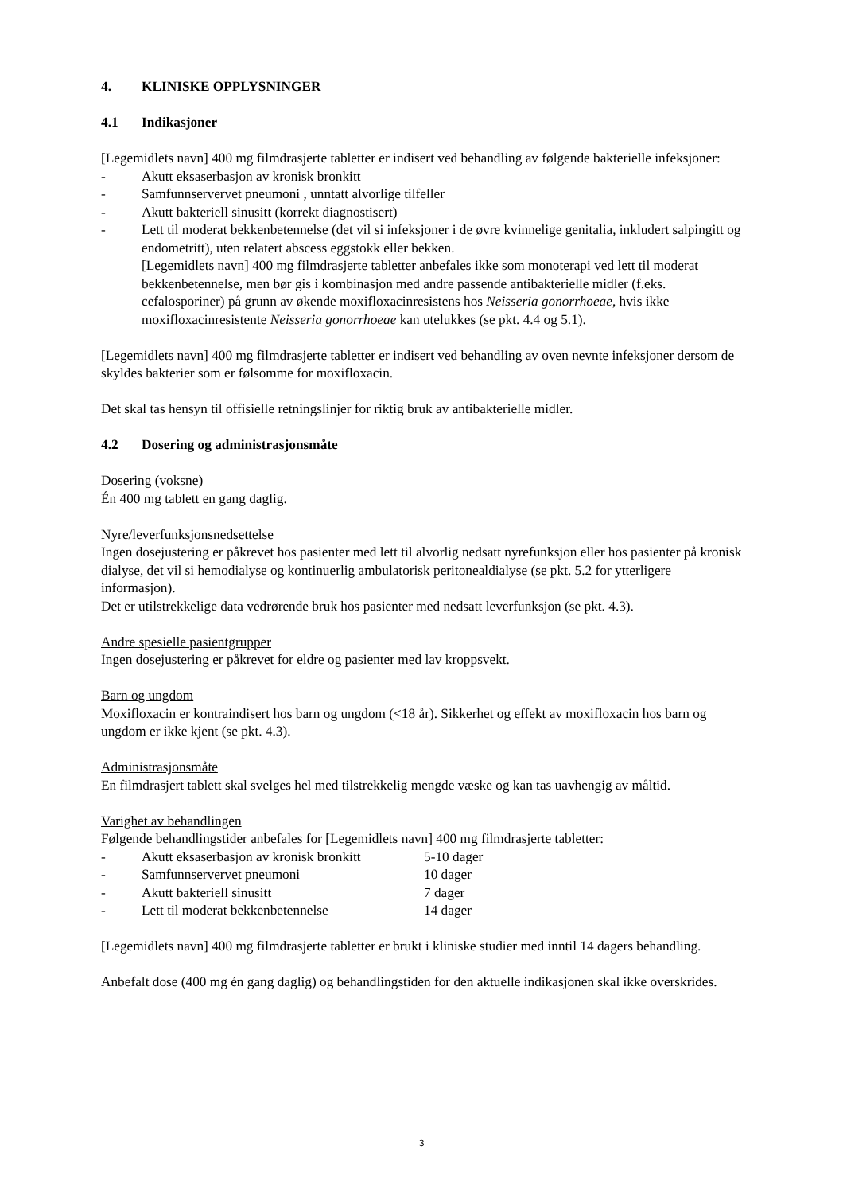4. KLINISKE OPPLYSNINGER
4.1 Indikasjoner
[Legemidlets navn] 400 mg filmdrasjerte tabletter er indisert ved behandling av følgende bakterielle infeksjoner:
- Akutt eksaserbasjon av kronisk bronkitt
- Samfunnservervet pneumoni , unntatt alvorlige tilfeller
- Akutt bakteriell sinusitt (korrekt diagnostisert)
- Lett til moderat bekkenbetennelse (det vil si infeksjoner i de øvre kvinnelige genitalia, inkludert salpingitt og endometritt), uten relatert abscess eggstokk eller bekken.
[Legemidlets navn] 400 mg filmdrasjerte tabletter anbefales ikke som monoterapi ved lett til moderat bekkenbetennelse, men bør gis i kombinasjon med andre passende antibakterielle midler (f.eks. cefalosporiner) på grunn av økende moxifloxacinresistens hos Neisseria gonorrhoeae, hvis ikke moxifloxacinresistente Neisseria gonorrhoeae kan utelukkes (se pkt. 4.4 og 5.1).
[Legemidlets navn] 400 mg filmdrasjerte tabletter er indisert ved behandling av oven nevnte infeksjoner dersom de skyldes bakterier som er følsomme for moxifloxacin.
Det skal tas hensyn til offisielle retningslinjer for riktig bruk av antibakterielle midler.
4.2 Dosering og administrasjonsmåte
Dosering (voksne)
Én 400 mg tablett en gang daglig.
Nyre/leverfunksjonsnedsettelse
Ingen dosejustering er påkrevet hos pasienter med lett til alvorlig nedsatt nyrefunksjon eller hos pasienter på kronisk dialyse, det vil si hemodialyse og kontinuerlig ambulatorisk peritonealdialyse (se pkt. 5.2 for ytterligere informasjon).
Det er utilstrekkelige data vedrørende bruk hos pasienter med nedsatt leverfunksjon (se pkt. 4.3).
Andre spesielle pasientgrupper
Ingen dosejustering er påkrevet for eldre og pasienter med lav kroppsvekt.
Barn og ungdom
Moxifloxacin er kontraindisert hos barn og ungdom (<18 år). Sikkerhet og effekt av moxifloxacin hos barn og ungdom er ikke kjent (se pkt. 4.3).
Administrasjonsmåte
En filmdrasjert tablett skal svelges hel med tilstrekkelig mengde væske og kan tas uavhengig av måltid.
Varighet av behandlingen
Følgende behandlingstider anbefales for [Legemidlets navn] 400 mg filmdrasjerte tabletter:
- Akutt eksaserbasjon av kronisk bronkitt 5-10 dager
- Samfunnservervet pneumoni 10 dager
- Akutt bakteriell sinusitt 7 dager
- Lett til moderat bekkenbetennelse 14 dager
[Legemidlets navn] 400 mg filmdrasjerte tabletter er brukt i kliniske studier med inntil 14 dagers behandling.
Anbefalt dose (400 mg én gang daglig) og behandlingstiden for den aktuelle indikasjonen skal ikke overskrides.
3